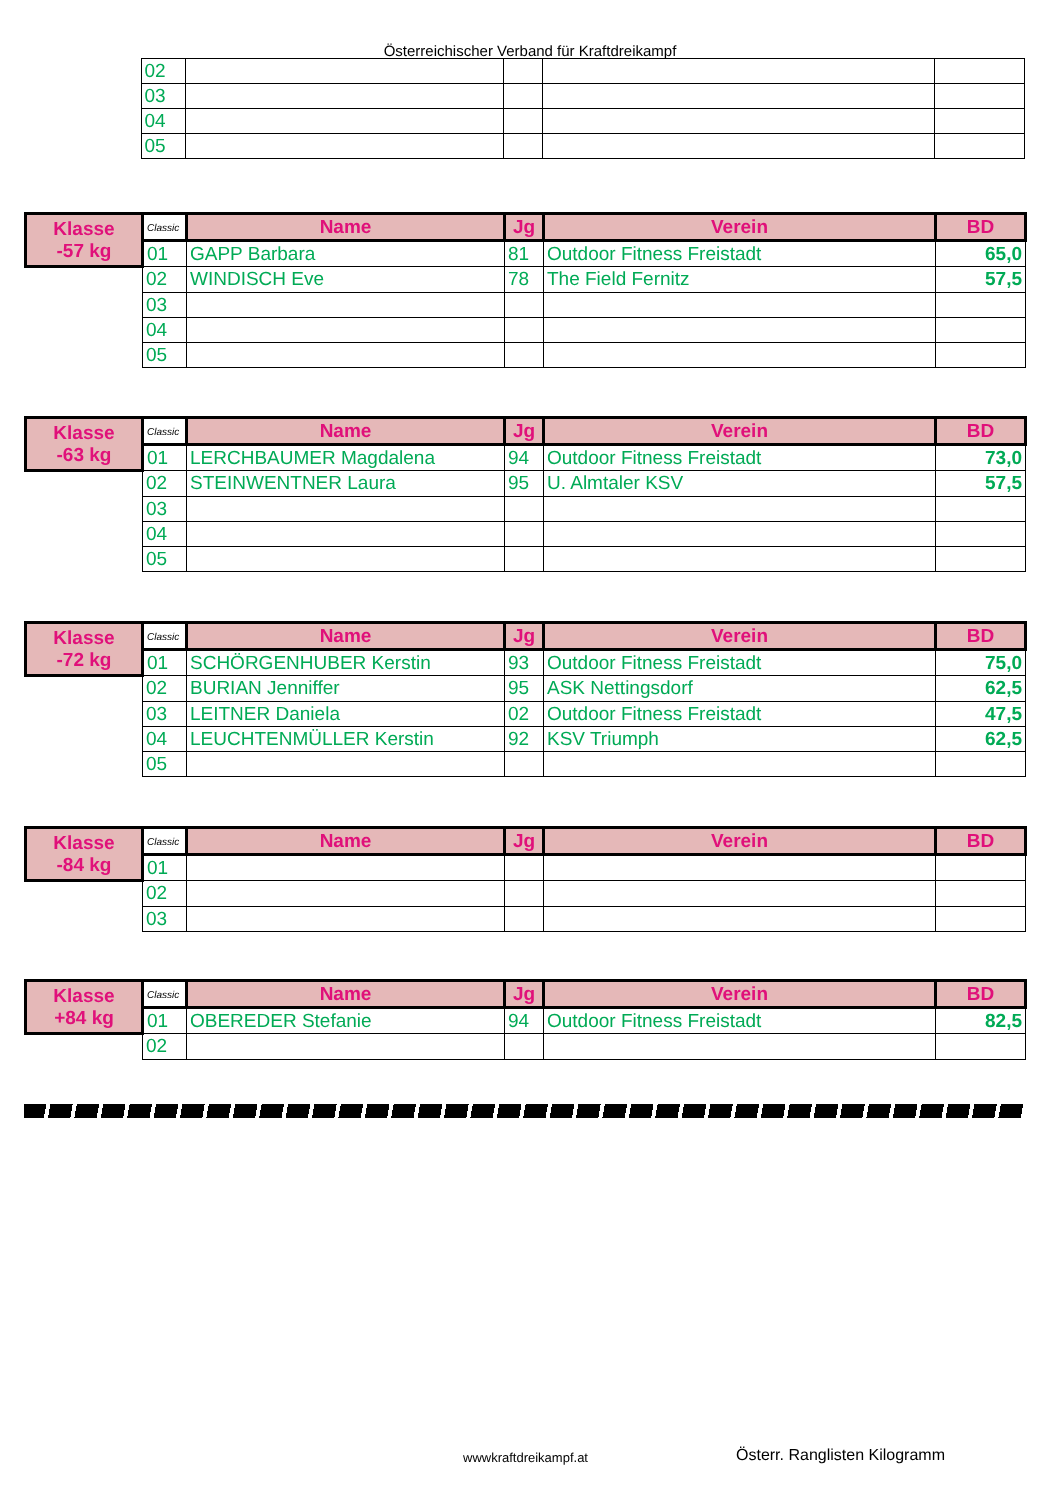Österreichischer Verband für Kraftdreikampf
| | 02 | | | | |
| | 03 | | | | |
| | 04 | | | | |
| | 05 | | | | |
| Klasse -57 kg | Classic | Name | Jg | Verein | BD |
| --- | --- | --- | --- | --- | --- |
| | 01 | GAPP Barbara | 81 | Outdoor Fitness Freistadt | 65,0 |
| | 02 | WINDISCH Eve | 78 | The Field Fernitz | 57,5 |
| | 03 | | | | |
| | 04 | | | | |
| | 05 | | | | |
| Klasse -63 kg | Classic | Name | Jg | Verein | BD |
| --- | --- | --- | --- | --- | --- |
| | 01 | LERCHBAUMER Magdalena | 94 | Outdoor Fitness Freistadt | 73,0 |
| | 02 | STEINWENTNER Laura | 95 | U. Almtaler KSV | 57,5 |
| | 03 | | | | |
| | 04 | | | | |
| | 05 | | | | |
| Klasse -72 kg | Classic | Name | Jg | Verein | BD |
| --- | --- | --- | --- | --- | --- |
| | 01 | SCHÖRGENHUBER Kerstin | 93 | Outdoor Fitness Freistadt | 75,0 |
| | 02 | BURIAN Jenniffer | 95 | ASK Nettingsdorf | 62,5 |
| | 03 | LEITNER Daniela | 02 | Outdoor Fitness Freistadt | 47,5 |
| | 04 | LEUCHTENMÜLLER Kerstin | 92 | KSV Triumph | 62,5 |
| | 05 | | | | |
| Klasse -84 kg | Classic | Name | Jg | Verein | BD |
| --- | --- | --- | --- | --- | --- |
| | 01 | | | | |
| | 02 | | | | |
| | 03 | | | | |
| Klasse +84 kg | Classic | Name | Jg | Verein | BD |
| --- | --- | --- | --- | --- | --- |
| | 01 | OBEREDER Stefanie | 94 | Outdoor Fitness Freistadt | 82,5 |
| | 02 | | | | |
wwwkraftdreikampf.at Österr. Ranglisten Kilogramm